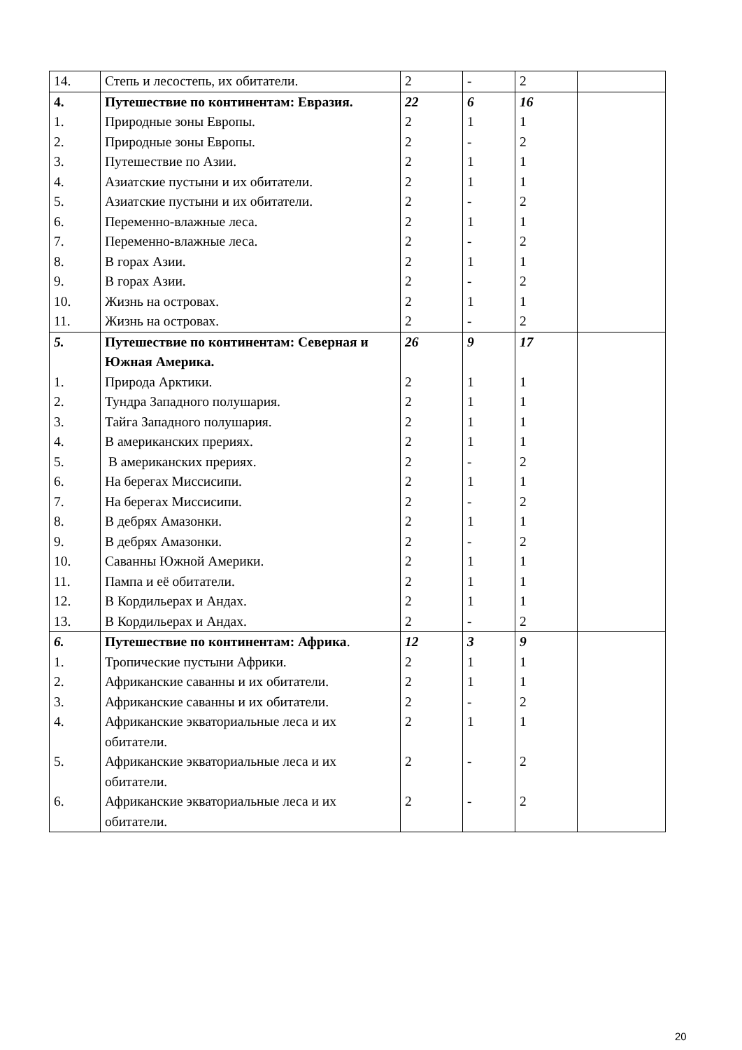| 14. | Степь и лесостепь, их обитатели. | 2 | - | 2 | |
| 4. | Путешествие по континентам: Евразия. | 22 | 6 | 16 | |
| 1. | Природные зоны Европы. | 2 | 1 | 1 | |
| 2. | Природные зоны Европы. | 2 | - | 2 | |
| 3. | Путешествие по Азии. | 2 | 1 | 1 | |
| 4. | Азиатские пустыни и их обитатели. | 2 | 1 | 1 | |
| 5. | Азиатские пустыни и их обитатели. | 2 | - | 2 | |
| 6. | Переменно-влажные леса. | 2 | 1 | 1 | |
| 7. | Переменно-влажные леса. | 2 | - | 2 | |
| 8. | В горах Азии. | 2 | 1 | 1 | |
| 9. | В горах Азии. | 2 | - | 2 | |
| 10. | Жизнь на островах. | 2 | 1 | 1 | |
| 11. | Жизнь на островах. | 2 | - | 2 | |
| 5. | Путешествие по континентам: Северная и Южная Америка. | 26 | 9 | 17 | |
| 1. | Природа Арктики. | 2 | 1 | 1 | |
| 2. | Тундра Западного полушария. | 2 | 1 | 1 | |
| 3. | Тайга Западного полушария. | 2 | 1 | 1 | |
| 4. | В американских прериях. | 2 | 1 | 1 | |
| 5. | В американских прериях. | 2 | - | 2 | |
| 6. | На берегах Миссисипи. | 2 | 1 | 1 | |
| 7. | На берегах Миссисипи. | 2 | - | 2 | |
| 8. | В дебрях Амазонки. | 2 | 1 | 1 | |
| 9. | В дебрях Амазонки. | 2 | - | 2 | |
| 10. | Саванны Южной Америки. | 2 | 1 | 1 | |
| 11. | Пампа и её обитатели. | 2 | 1 | 1 | |
| 12. | В Кордильерах и Андах. | 2 | 1 | 1 | |
| 13. | В Кордильерах и Андах. | 2 | - | 2 | |
| 6. | Путешествие по континентам: Африка . | 12 | 3 | 9 | |
| 1. | Тропические пустыни Африки. | 2 | 1 | 1 | |
| 2. | Африканские саванны и их обитатели. | 2 | 1 | 1 | |
| 3. | Африканские саванны и их обитатели. | 2 | - | 2 | |
| 4. | Африканские экваториальные леса и их обитатели. | 2 | 1 | 1 | |
| 5. | Африканские экваториальные леса и их обитатели. | 2 | - | 2 | |
| 6. | Африканские экваториальные леса и их обитатели. | 2 | - | 2 | |
20